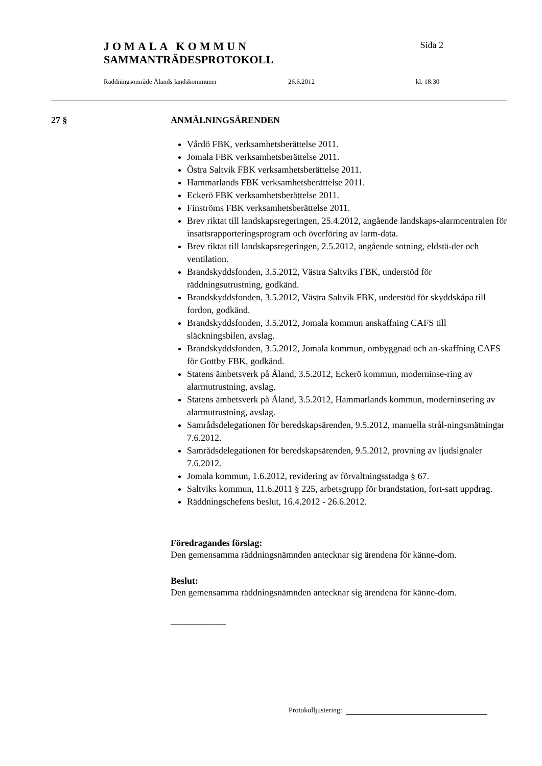JOMALA KOMMUN Sida 2
SAMMANTRÄDESPROTOKOLL
Räddningsområde Ålands landskommuner 26.6.2012 kl. 18:30
27 § ANMÄLNINGSÄRENDEN
Vårdö FBK, verksamhetsberättelse 2011.
Jomala FBK verksamhetsberättelse 2011.
Östra Saltvik FBK verksamhetsberättelse 2011.
Hammarlands FBK verksamhetsberättelse 2011.
Eckerö FBK verksamhetsberättelse 2011.
Finströms FBK verksamhetsberättelse 2011.
Brev riktat till landskapsregeringen, 25.4.2012, angående landskaps-alarmcentralen för insattsrapporteringsprogram och överföring av larm-data.
Brev riktat till landskapsregeringen, 2.5.2012, angående sotning, eldstä-der och ventilation.
Brandskyddsfonden, 3.5.2012, Västra Saltviks FBK, understöd för räddningsutrustning, godkänd.
Brandskyddsfonden, 3.5.2012, Västra Saltvik FBK, understöd för skyddskåpa till fordon, godkänd.
Brandskyddsfonden, 3.5.2012, Jomala kommun anskaffning CAFS till släckningsbilen, avslag.
Brandskyddsfonden, 3.5.2012, Jomala kommun, ombyggnad och an-skaffning CAFS för Gottby FBK, godkänd.
Statens ämbetsverk på Åland, 3.5.2012, Eckerö kommun, moderninse-ring av alarmutrustning, avslag.
Statens ämbetsverk på Åland, 3.5.2012, Hammarlands kommun, moderninsering av alarmutrustning, avslag.
Samrådsdelegationen för beredskapsärenden, 9.5.2012, manuella strål-ningsmätningar 7.6.2012.
Samrådsdelegationen för beredskapsärenden, 9.5.2012, provning av ljudsignaler 7.6.2012.
Jomala kommun, 1.6.2012, revidering av förvaltningsstadga § 67.
Saltviks kommun, 11.6.2011 § 225, arbetsgrupp för brandstation, fort-satt uppdrag.
Räddningschefens beslut, 16.4.2012 - 26.6.2012.
Föredragandes förslag:
Den gemensamma räddningsnämnden antecknar sig ärendena för känne-dom.
Beslut:
Den gemensamma räddningsnämnden antecknar sig ärendena för känne-dom.
____________
Protokolljustering: